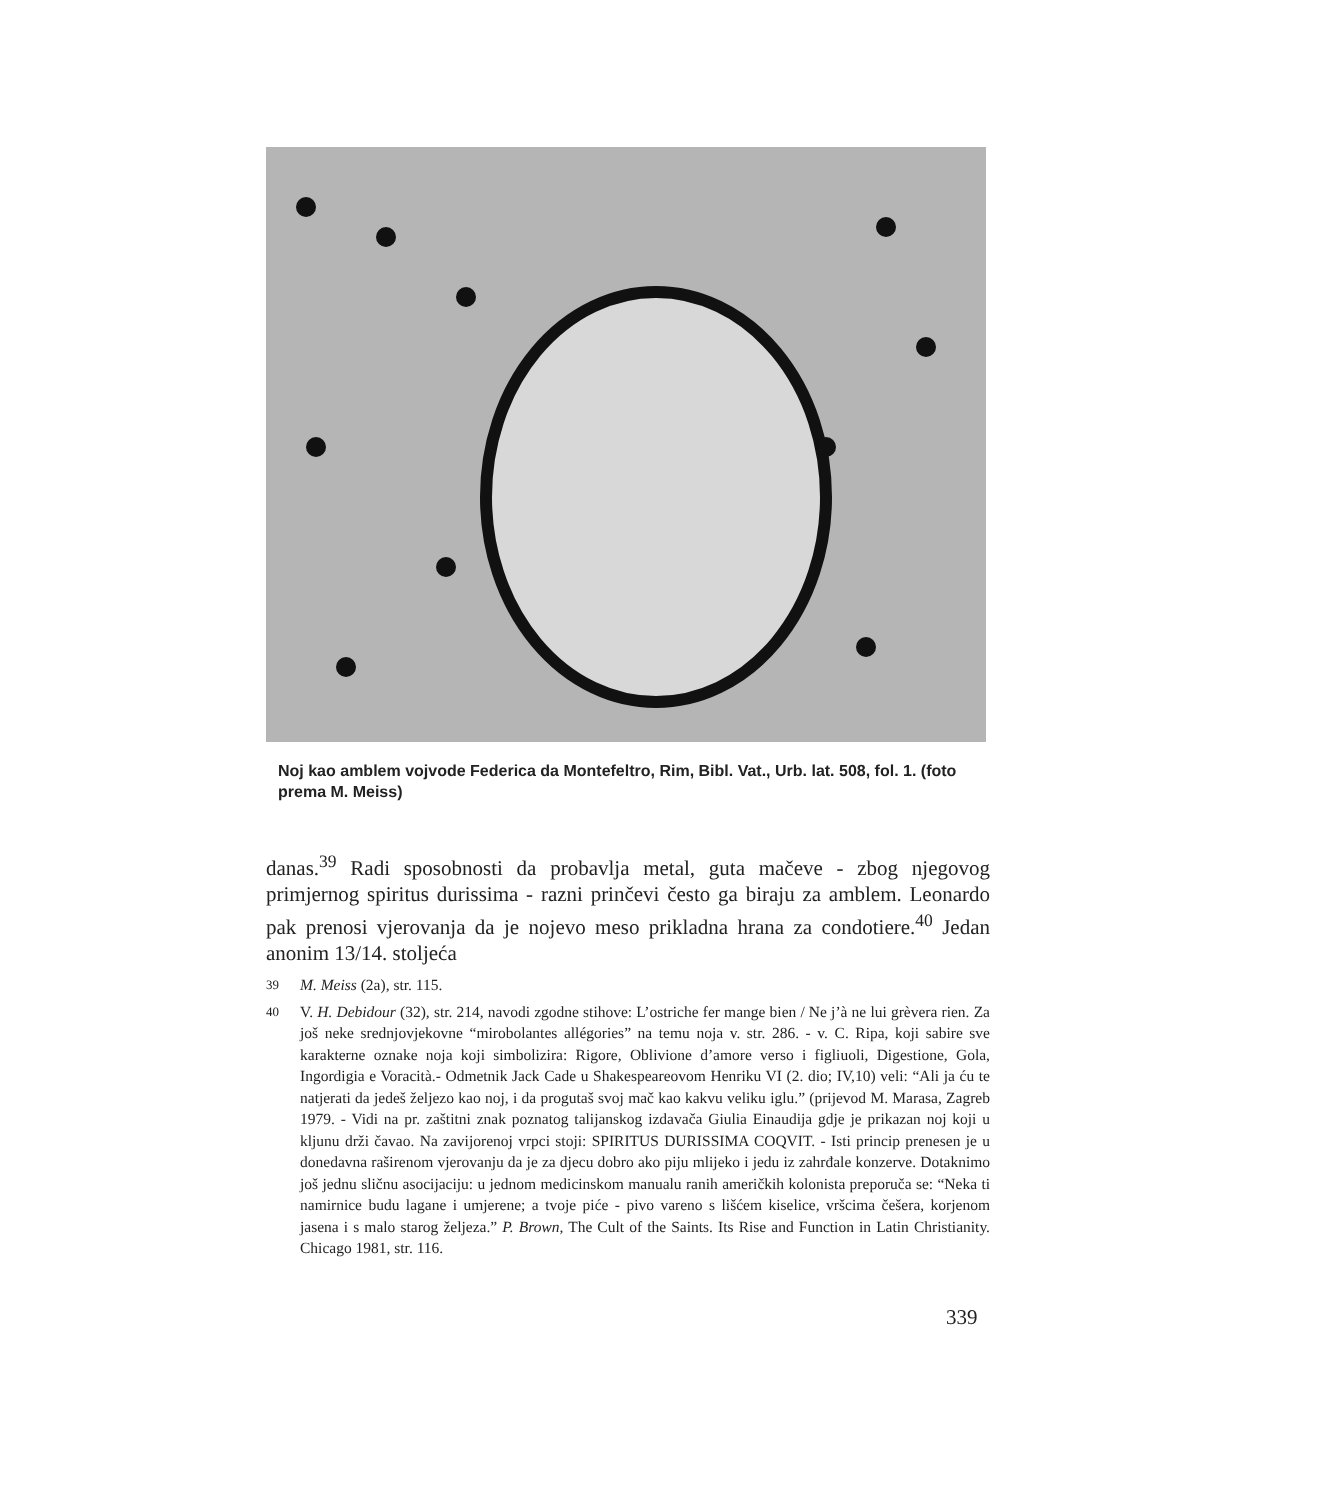Noj kao amblem vojvode Federica da Montefeltro, Rim, Bibl. Vat., Urb. lat. 508, fol. 1. (foto prema M. Meiss)
danas.<sup>39</sup> Radi sposobnosti da probavlja metal, guta mačeve - zbog njegovog primjernog spiritus durissima - razni prinčevi često ga biraju za amblem. Leonardo pak prenosi vjerovanja da je nojevo meso prikladna hrana za condotiere.<sup>40</sup> Jedan anonim 13/14. stoljeća
<sup>39</sup> M. Meiss (2a), str. 115.
<sup>40</sup> V. H. Debidour (32), str. 214, navodi zgodne stihove: L’ostriche fer mange bien / Ne j’à ne lui grèvera rien. Za još neke srednjovjekovne “mirobolantes allégories” na temu noja v. str. 286. - v. C. Ripa, koji sabire sve karakterne oznake noja koji simbolizira: Rigore, Oblivione d’amore verso i figliuoli, Digestione, Gola, Ingordigia e Voracità.- Odmetnik Jack Cade u Shakespeareovom Henriku VI (2. dio; IV,10) veli: “Ali ja ću te natjerati da jedeš željezo kao noj, i da progutaš svoj mač kao kakvu veliku iglu.” (prijevod M. Marasa, Zagreb 1979. - Vidi na pr. zaštitni znak poznatog talijanskog izdavača Giulia Einaudija gdje je prikazan noj koji u kljunu drži čavao. Na zavijorenoj vrpci stoji: SPIRITUS DURISSIMA COQVIT. - Isti princip prenesen je u donedavna raširenom vjerovanju da je za djecu dobro ako piju mlijeko i jedu iz zahrđale konzerve. Dotaknimo još jednu sličnu asocijaciju: u jednom medicinskom manualu ranih američkih kolonista preporuča se: “Neka ti namirnice budu lagane i umjerene; a tvoje piće - pivo vareno s lišćem kiselice, vršcima češera, korjenom jasena i s malo starog željeza.” P. Brown, The Cult of the Saints. Its Rise and Function in Latin Christianity. Chicago 1981, str. 116.
339